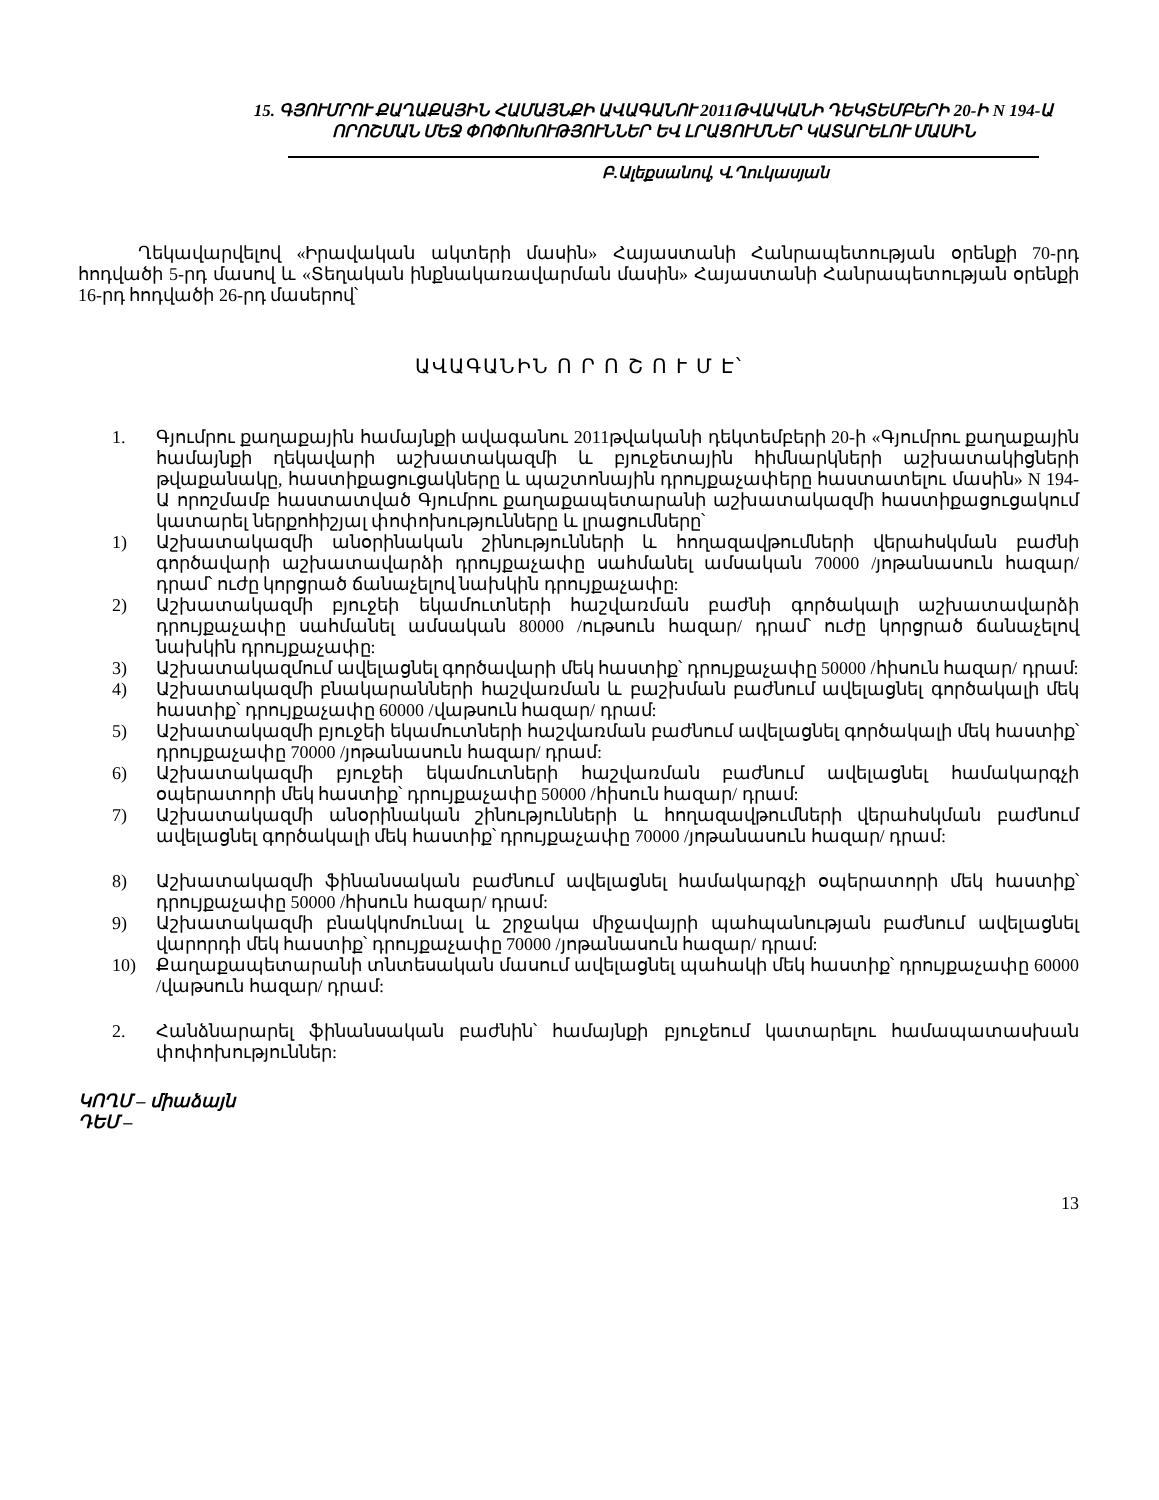15. ԳՅՈՒՄՐՈՒ ՔԱՂԱՔԱՅԻՆ ՀԱՄԱՅՆՔԻ ԱՎԱԳԱՆՈՒ 2011ԹՎԱԿԱՆԻ ԴԵԿՏԵՄԲԵՐԻ 20-Ի N 194-Ա ՈՐՈՇՄԱՆ ՄԵՋ ՓՈՓՈԽՈՒԹՅՈՒՆՆԵՐ ԵՎ ԼՐԱՑՈՒՄՆԵՐ ԿԱՏԱՐԵԼՈՒ ՄԱՍԻՆ
Բ.Ալեքսանով, Վ.Ղուկասյան
Ղեկավարվելով «Իրավական ակտերի մասին» Հայաստանի Հանրապետության օրենքի 70-րդ հոդվածի 5-րդ մասով և «Տեղական ինքնակառավարման մասին» Հայաստանի Հանրապետության օրենքի 16-րդ հոդվածի 26-րդ մասերով՝
ԱՎԱԳԱՆԻՆ Ո Ր Ո Շ Ո Ւ Մ Է՝
1. Գյումրու քաղաքային համայնքի ավագանու 2011թվականի դեկտեմբերի 20-ի «Գյումրու քաղաքային համայնքի ղեկավարի աշխատակազմի և բյուջետային հիմնարկների աշխատակիցների թվաքանակը, հաստիքացուցակները և պաշտոնային դրույքաչափերը հաստատելու մասին» N 194-Ա որոշմամբ հաստատված Գյումրու քաղաքապետարանի աշխատակազմի հաստիքացուցակում կատարել ներքոհիշյալ փոփոխությունները և լրացումները՝
1) Աշխատակազմի անօրինական շինությունների և հողազավթումների վերահսկման բաժնի գործավարի աշխատավարձի դրույքաչափը սահմանել ամսական 70000 /յոթանասուն հազար/ դրամ՝ ուժը կորցրած ճանաչելով նախկին դրույքաչափը:
2) Աշխատակազմի բյուջեի եկամուտների հաշվառման բաժնի գործակալի աշխատավարձի դրույքաչափը սահմանել ամսական 80000 /ութսուն հազար/ դրամ՝ ուժը կորցրած ճանաչելով նախկին դրույքաչափը:
3) Աշխատակազմում ավելացնել գործավարի մեկ հաստիք՝ դրույքաչափը 50000 /հիսուն հազար/ դրամ:
4) Աշխատակազմի բնակարանների հաշվառման և բաշխման բաժնում ավելացնել գործակալի մեկ հաստիք՝ դրույքաչափը 60000 /վաթսուն հազար/ դրամ:
5) Աշխատակազմի բյուջեի եկամուտների հաշվառման բաժնում ավելացնել գործակալի մեկ հաստիք՝ դրույքաչափը 70000 /յոթանասուն հազար/ դրամ:
6) Աշխատակազմի բյուջեի եկամուտների հաշվառման բաժնում ավելացնել համակարգչի օպերատորի մեկ հաստիք՝ դրույքաչափը 50000 /հիսուն հազար/ դրամ:
7) Աշխատակազմի անօրինական շինությունների և հողազավթումների վերահսկման բաժնում ավելացնել գործակալի մեկ հաստիք՝ դրույքաչափը 70000 /յոթանասուն հազար/ դրամ:
8) Աշխատակազմի ֆինանսական բաժնում ավելացնել համակարգչի օպերատորի մեկ հաստիք՝ դրույքաչափը 50000 /հիսուն հազար/ դրամ:
9) Աշխատակազմի բնակկոմունալ և շրջակա միջավայրի պահպանության բաժնում ավելացնել վարորդի մեկ հաստիք՝ դրույքաչափը 70000 /յոթանասուն հազար/ դրամ:
10) Քաղաքապետարանի տնտեսական մասում ավելացնել պահակի մեկ հաստիք՝ դրույքաչափը 60000 /վաթսուն հազար/ դրամ:
2. Հանձնարարել ֆինանսական բաժնին՝ համայնքի բյուջեում կատարելու համապատասխան փոփոխություններ:
ԿՈՂՄ – միաձայն
ԴԵՄ –
13